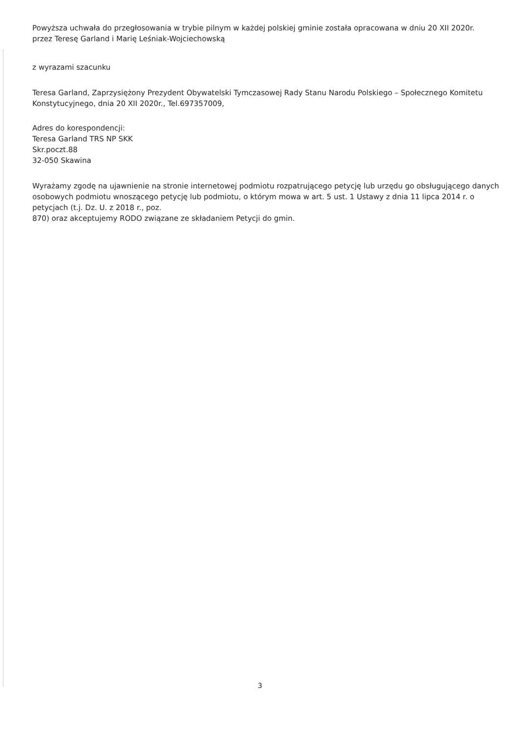Powyższa uchwała do przegłosowania w trybie pilnym w każdej polskiej gminie została opracowana w dniu 20 XII 2020r.
przez Teresę Garland i Marię Leśniak-Wojciechowską
z wyrazami szacunku
Teresa Garland, Zaprzysiężony Prezydent Obywatelski Tymczasowej Rady Stanu Narodu Polskiego – Społecznego Komitetu Konstytucyjnego, dnia 20 XII 2020r., Tel.697357009,
Adres do korespondencji:
Teresa Garland TRS NP SKK
Skr.poczt.88
32-050 Skawina
Wyrażamy zgodę na ujawnienie na stronie internetowej podmiotu rozpatrującego petycję lub urzędu go obsługującego danych osobowych podmiotu wnoszącego petycję lub podmiotu, o którym mowa w art. 5 ust. 1 Ustawy z dnia 11 lipca 2014 r. o petycjach (t.j. Dz. U. z 2018 r., poz.
870) oraz akceptujemy RODO związane ze składaniem Petycji do gmin.
3